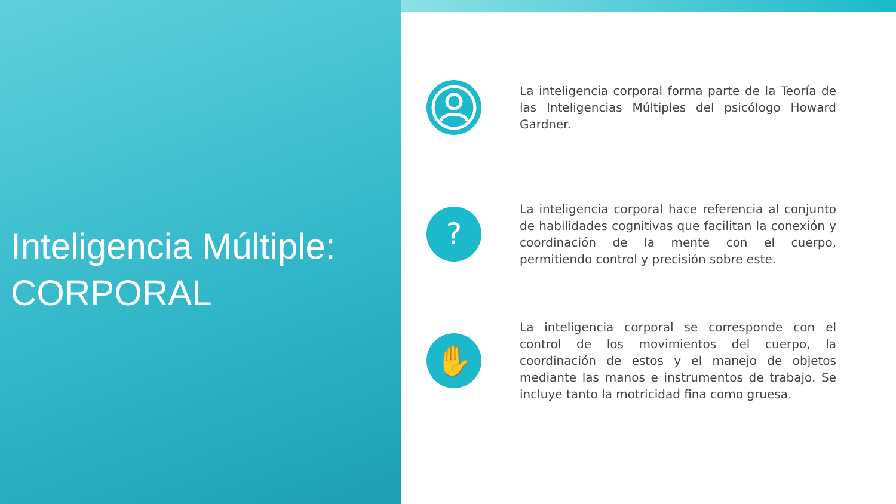Inteligencia Múltiple:
CORPORAL
La inteligencia corporal forma parte de la Teoría de las Inteligencias Múltiples del psicólogo Howard Gardner.
?
La inteligencia corporal hace referencia al conjunto de habilidades cognitivas que facilitan la conexión y coordinación de la mente con el cuerpo, permitiendo control y precisión sobre este.
✋
La inteligencia corporal se corresponde con el control de los movimientos del cuerpo, la coordinación de estos y el manejo de objetos mediante las manos e instrumentos de trabajo. Se incluye tanto la motricidad fina como gruesa.